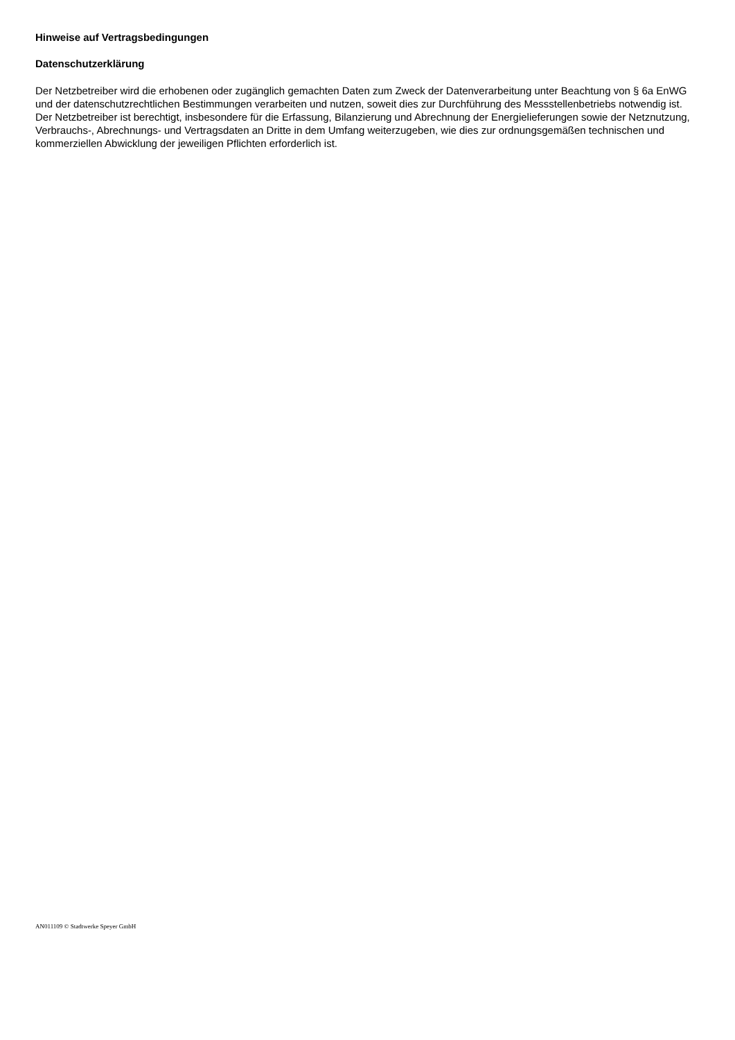Hinweise auf Vertragsbedingungen
Datenschutzerklärung
Der Netzbetreiber wird die erhobenen oder zugänglich gemachten Daten zum Zweck der Datenverarbeitung unter Beachtung von § 6a EnWG und der datenschutzrechtlichen Bestimmungen verarbeiten und nutzen, soweit dies zur Durchführung des Messstellenbetriebs notwendig ist. Der Netzbetreiber ist berechtigt, insbesondere für die Erfassung, Bilanzierung und Abrechnung der Energielieferungen sowie der Netznutzung, Verbrauchs-, Abrechnungs- und Vertragsdaten an Dritte in dem Umfang weiterzugeben, wie dies zur ordnungsgemäßen technischen und kommerziellen Abwicklung der jeweiligen Pflichten erforderlich ist.
AN011109 © Stadtwerke Speyer GmbH